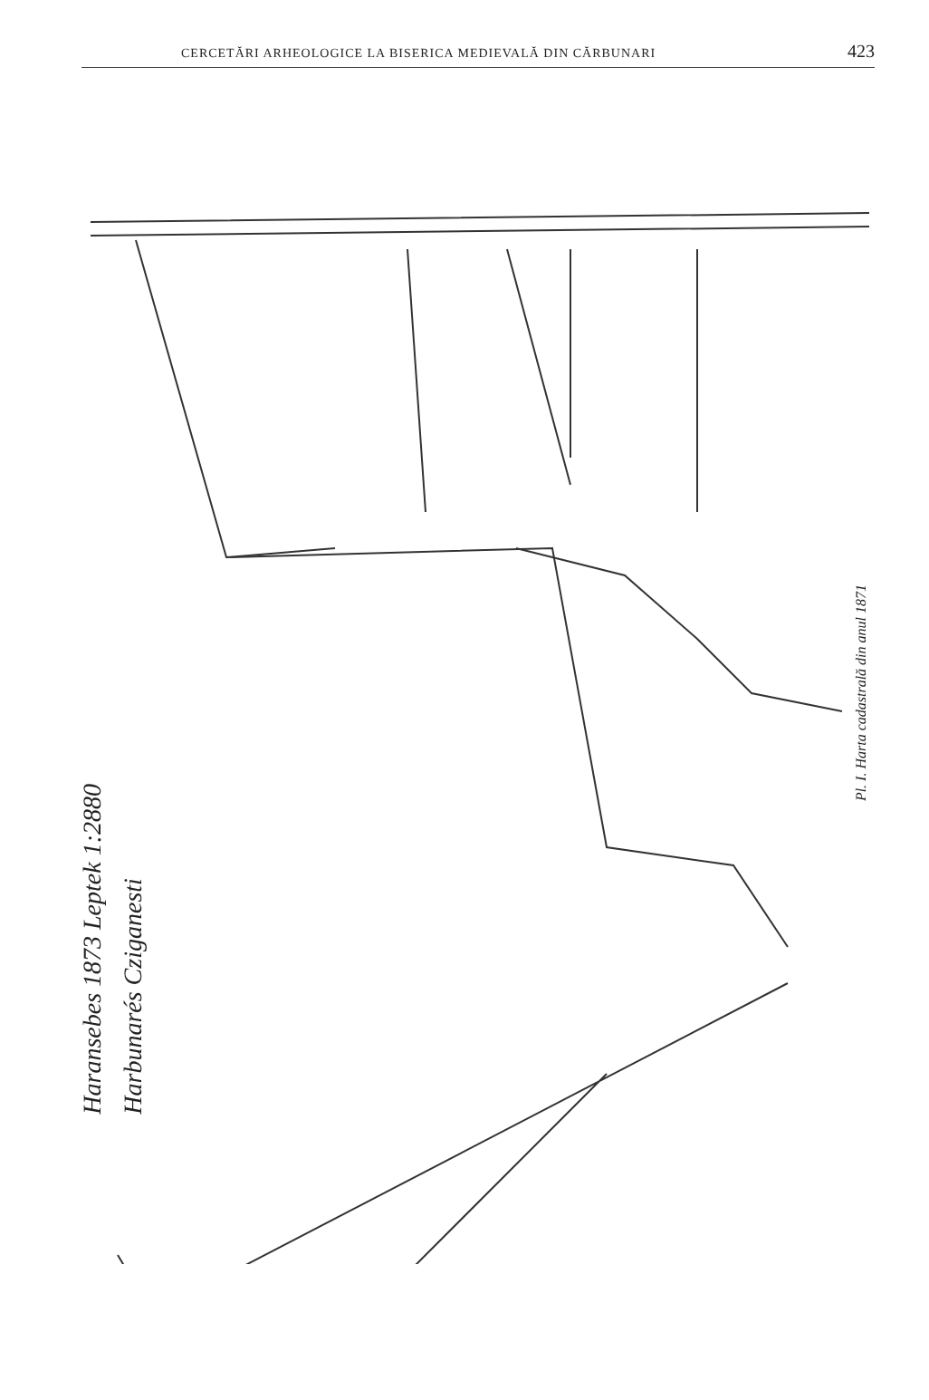CERCETĂRI ARHEOLOGICE LA BISERICA MEDIEVALĂ DIN CĂRBUNARI 423
Haransebes 1873 Leptek 1:2880
Harbunarés Cziganesti
Pl. I. Harta cadastrală din anul 1871